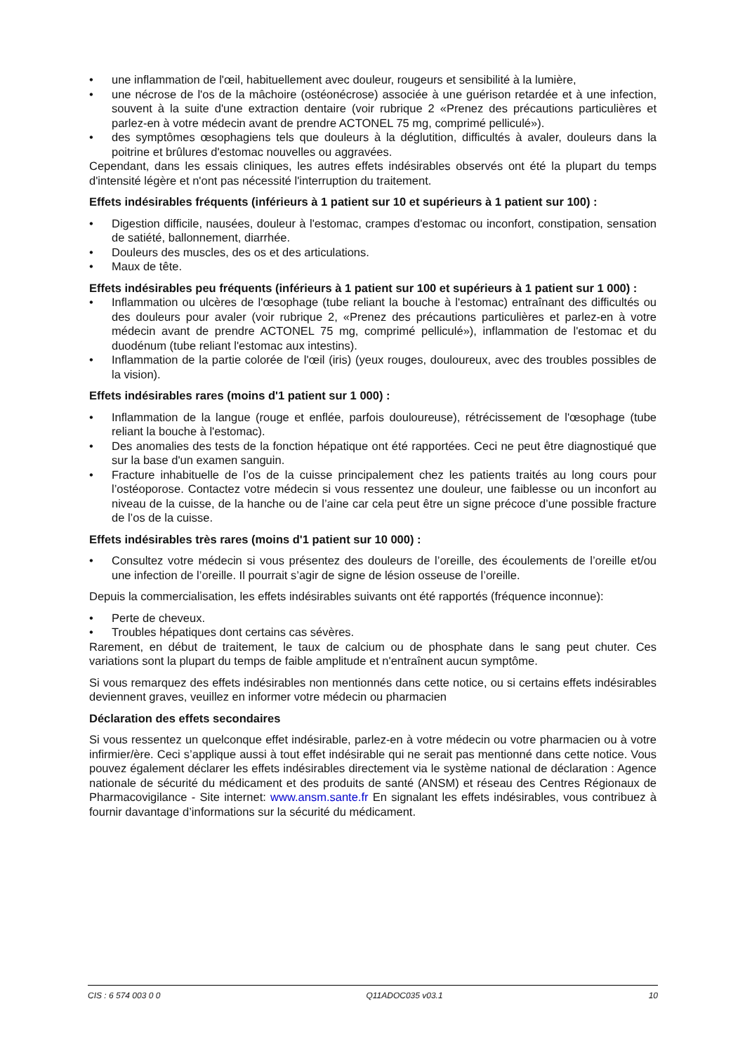• une inflammation de l'œil, habituellement avec douleur, rougeurs et sensibilité à la lumière,
• une nécrose de l'os de la mâchoire (ostéonécrose) associée à une guérison retardée et à une infection, souvent à la suite d'une extraction dentaire (voir rubrique 2 «Prenez des précautions particulières et parlez-en à votre médecin avant de prendre ACTONEL 75 mg, comprimé pelliculé»).
• des symptômes œsophagiens tels que douleurs à la déglutition, difficultés à avaler, douleurs dans la poitrine et brûlures d'estomac nouvelles ou aggravées.
Cependant, dans les essais cliniques, les autres effets indésirables observés ont été la plupart du temps d'intensité légère et n'ont pas nécessité l'interruption du traitement.
Effets indésirables fréquents (inférieurs à 1 patient sur 10 et supérieurs à 1 patient sur 100) :
• Digestion difficile, nausées, douleur à l'estomac, crampes d'estomac ou inconfort, constipation, sensation de satiété, ballonnement, diarrhée.
• Douleurs des muscles, des os et des articulations.
• Maux de tête.
Effets indésirables peu fréquents (inférieurs à 1 patient sur 100 et supérieurs à 1 patient sur 1 000) :
• Inflammation ou ulcères de l'œsophage (tube reliant la bouche à l'estomac) entraînant des difficultés ou des douleurs pour avaler (voir rubrique 2, «Prenez des précautions particulières et parlez-en à votre médecin avant de prendre ACTONEL 75 mg, comprimé pelliculé»), inflammation de l'estomac et du duodénum (tube reliant l'estomac aux intestins).
• Inflammation de la partie colorée de l'œil (iris) (yeux rouges, douloureux, avec des troubles possibles de la vision).
Effets indésirables rares (moins d'1 patient sur 1 000) :
• Inflammation de la langue (rouge et enflée, parfois douloureuse), rétrécissement de l'œsophage (tube reliant la bouche à l'estomac).
• Des anomalies des tests de la fonction hépatique ont été rapportées. Ceci ne peut être diagnostiqué que sur la base d'un examen sanguin.
• Fracture inhabituelle de l’os de la cuisse principalement chez les patients traités au long cours pour l’ostéoporose. Contactez votre médecin si vous ressentez une douleur, une faiblesse ou un inconfort au niveau de la cuisse, de la hanche ou de l’aine car cela peut être un signe précoce d’une possible fracture de l’os de la cuisse.
Effets indésirables très rares (moins d'1 patient sur 10 000) :
• Consultez votre médecin si vous présentez des douleurs de l’oreille, des écoulements de l’oreille et/ou une infection de l’oreille. Il pourrait s’agir de signe de lésion osseuse de l’oreille.
Depuis la commercialisation, les effets indésirables suivants ont été rapportés (fréquence inconnue):
• Perte de cheveux.
• Troubles hépatiques dont certains cas sévères.
Rarement, en début de traitement, le taux de calcium ou de phosphate dans le sang peut chuter. Ces variations sont la plupart du temps de faible amplitude et n'entraînent aucun symptôme.
Si vous remarquez des effets indésirables non mentionnés dans cette notice, ou si certains effets indésirables deviennent graves, veuillez en informer votre médecin ou pharmacien
Déclaration des effets secondaires
Si vous ressentez un quelconque effet indésirable, parlez-en à votre médecin ou votre pharmacien ou à votre infirmier/ère. Ceci s’applique aussi à tout effet indésirable qui ne serait pas mentionné dans cette notice. Vous pouvez également déclarer les effets indésirables directement via le système national de déclaration : Agence nationale de sécurité du médicament et des produits de santé (ANSM) et réseau des Centres Régionaux de Pharmacovigilance - Site internet: www.ansm.sante.fr En signalant les effets indésirables, vous contribuez à fournir davantage d’informations sur la sécurité du médicament.
CIS : 6 574 003 0 0 Q11ADOC035 v03.1 10